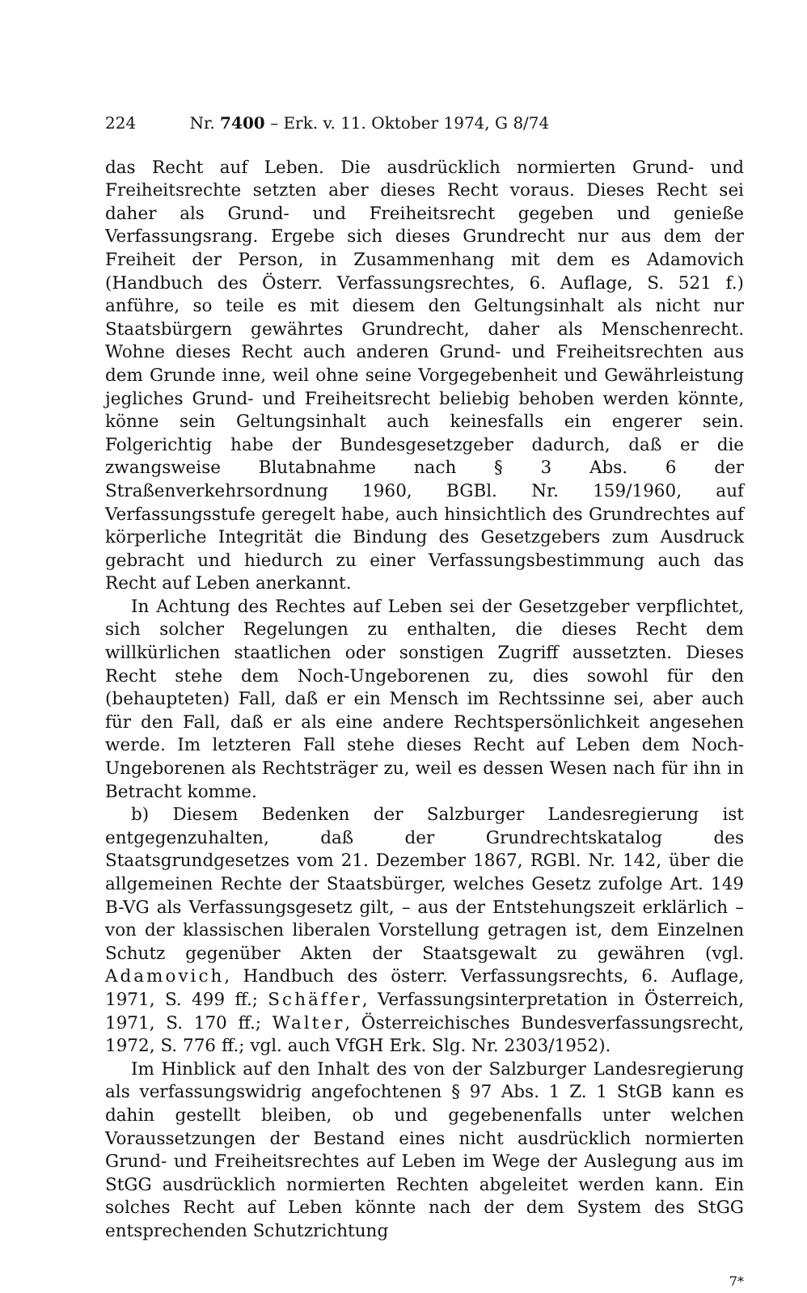224 Nr. 7400 – Erk. v. 11. Oktober 1974, G 8/74
das Recht auf Leben. Die ausdrücklich normierten Grund- und Freiheitsrechte setzten aber dieses Recht voraus. Dieses Recht sei daher als Grund- und Freiheitsrecht gegeben und genieße Verfassungsrang. Ergebe sich dieses Grundrecht nur aus dem der Freiheit der Person, in Zusammenhang mit dem es Adamovich (Handbuch des Österr. Verfassungsrechtes, 6. Auflage, S. 521 f.) anführe, so teile es mit diesem den Geltungsinhalt als nicht nur Staatsbürgern gewährtes Grundrecht, daher als Menschenrecht. Wohne dieses Recht auch anderen Grund- und Freiheitsrechten aus dem Grunde inne, weil ohne seine Vorgegebenheit und Gewährleistung jegliches Grund- und Freiheitsrecht beliebig behoben werden könnte, könne sein Geltungsinhalt auch keinesfalls ein engerer sein. Folgerichtig habe der Bundesgesetzgeber dadurch, daß er die zwangsweise Blutabnahme nach § 3 Abs. 6 der Straßenverkehrsordnung 1960, BGBl. Nr. 159/1960, auf Verfassungsstufe geregelt habe, auch hinsichtlich des Grundrechtes auf körperliche Integrität die Bindung des Gesetzgebers zum Ausdruck gebracht und hiedurch zu einer Verfassungsbestimmung auch das Recht auf Leben anerkannt.
In Achtung des Rechtes auf Leben sei der Gesetzgeber verpflichtet, sich solcher Regelungen zu enthalten, die dieses Recht dem willkürlichen staatlichen oder sonstigen Zugriff aussetzten. Dieses Recht stehe dem Noch-Ungeborenen zu, dies sowohl für den (behaupteten) Fall, daß er ein Mensch im Rechtssinne sei, aber auch für den Fall, daß er als eine andere Rechtspersönlichkeit angesehen werde. Im letzteren Fall stehe dieses Recht auf Leben dem Noch-Ungeborenen als Rechtsträger zu, weil es dessen Wesen nach für ihn in Betracht komme.
b) Diesem Bedenken der Salzburger Landesregierung ist entgegenzuhalten, daß der Grundrechtskatalog des Staatsgrundgesetzes vom 21. Dezember 1867, RGBl. Nr. 142, über die allgemeinen Rechte der Staatsbürger, welches Gesetz zufolge Art. 149 B-VG als Verfassungsgesetz gilt, – aus der Entstehungszeit erklärlich – von der klassischen liberalen Vorstellung getragen ist, dem Einzelnen Schutz gegenüber Akten der Staatsgewalt zu gewähren (vgl. Adamovich, Handbuch des österr. Verfassungsrechts, 6. Auflage, 1971, S. 499 ff.; Schäffer, Verfassungsinterpretation in Österreich, 1971, S. 170 ff.; Walter, Österreichisches Bundesverfassungsrecht, 1972, S. 776 ff.; vgl. auch VfGH Erk. Slg. Nr. 2303/1952).
Im Hinblick auf den Inhalt des von der Salzburger Landesregierung als verfassungswidrig angefochtenen § 97 Abs. 1 Z. 1 StGB kann es dahin gestellt bleiben, ob und gegebenenfalls unter welchen Voraussetzungen der Bestand eines nicht ausdrücklich normierten Grund- und Freiheitsrechtes auf Leben im Wege der Auslegung aus im StGG ausdrücklich normierten Rechten abgeleitet werden kann. Ein solches Recht auf Leben könnte nach der dem System des StGG entsprechenden Schutzrichtung
7*